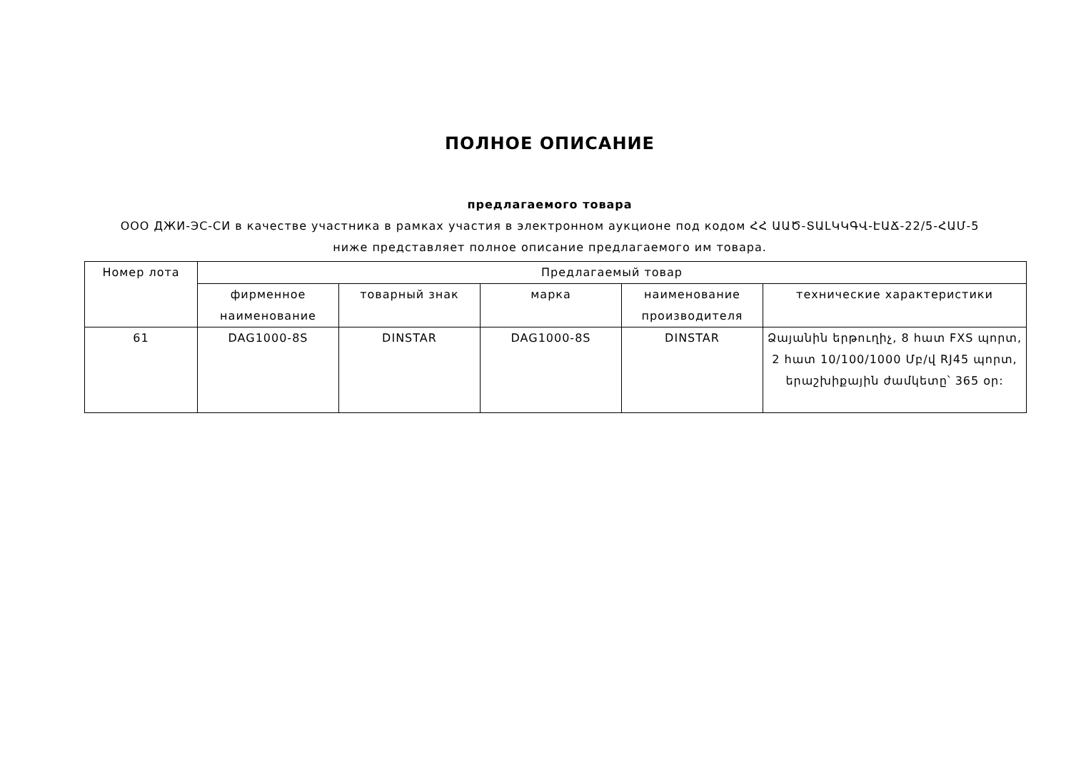ПОЛНОЕ ОПИСАНИЕ
предлагаемого товара
ООО ДЖИ-ЭС-СИ в качестве участника в рамках участия в электронном аукционе под кодом ՀՀ ԱԱԾ-ՏԱԼԿԿԳՎ-ԷԱՃ-22/5-ՀԱՄ-5
ниже представляет полное описание предлагаемого им товара.
| Номер лота | Предлагаемый товар | | | | |
| --- | --- | --- | --- | --- | --- |
| | фирменное наименование | товарный знак | марка | наименование производителя | технические характеристики |
| 61 | DAG1000-8S | DINSTAR | DAG1000-8S | DINSTAR | Ձայանին երթուղիչ, 8 հատ FXS պորտ, 2 հատ 10/100/1000 Մբ/վ RJ45 պորտ, երաշխիքային ժամկետը՝ 365 օր: |